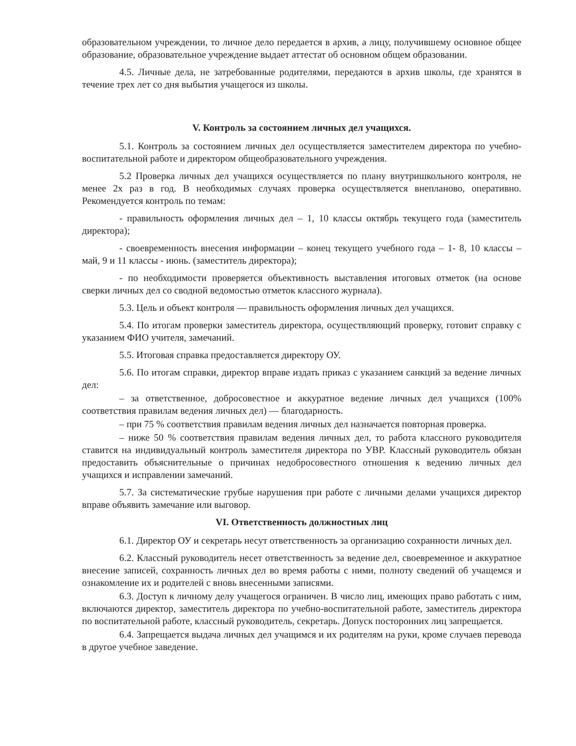образовательном учреждении, то личное дело передается в архив, а лицу, получившему основное общее образование, образовательное учреждение выдает аттестат об основном общем образовании.
4.5. Личные дела, не затребованные родителями, передаются в архив школы, где хранятся в течение трех лет со дня выбытия учащегося из школы.
V. Контроль за состоянием личных дел учащихся.
5.1. Контроль за состоянием личных дел осуществляется заместителем директора по учебно-воспитательной работе и директором общеобразовательного учреждения.
5.2 Проверка личных дел учащихся осуществляется по плану внутришкольного контроля, не менее 2х раз в год. В необходимых случаях проверка осуществляется внепланово, оперативно. Рекомендуется контроль по темам:
- правильность оформления личных дел – 1, 10 классы октябрь текущего года (заместитель директора);
- своевременность внесения информации – конец текущего учебного года – 1- 8, 10 классы – май, 9 и 11 классы - июнь. (заместитель директора);
- по необходимости проверяется объективность выставления итоговых отметок (на основе сверки личных дел со сводной ведомостью отметок классного журнала).
5.3. Цель и объект контроля — правильность оформления личных дел учащихся.
5.4. По итогам проверки заместитель директора, осуществляющий проверку, готовит справку с указанием ФИО учителя, замечаний.
5.5. Итоговая справка предоставляется директору ОУ.
5.6. По итогам справки, директор вправе издать приказ с указанием санкций за ведение личных дел:
– за ответственное, добросовестное и аккуратное ведение личных дел учащихся (100% соответствия правилам ведения личных дел) — благодарность.
– при 75 % соответствия правилам ведения личных дел назначается повторная проверка.
– ниже 50 % соответствия правилам ведения личных дел, то работа классного руководителя ставится на индивидуальный контроль заместителя директора по УВР. Классный руководитель обязан предоставить объяснительные о причинах недобросовестного отношения к ведению личных дел учащихся и исправлении замечаний.
5.7. За систематические грубые нарушения при работе с личными делами учащихся директор вправе объявить замечание или выговор.
VI. Ответственность должностных лиц
6.1. Директор ОУ и секретарь несут ответственность за организацию сохранности личных дел.
6.2. Классный руководитель несет ответственность за ведение дел, своевременное и аккуратное внесение записей, сохранность личных дел во время работы с ними, полноту сведений об учащемся и ознакомление их и родителей с вновь внесенными записями.
6.3. Доступ к личному делу учащегося ограничен. В число лиц, имеющих право работать с ним, включаются директор, заместитель директора по учебно-воспитательной работе, заместитель директора по воспитательной работе, классный руководитель, секретарь. Допуск посторонних лиц запрещается.
6.4. Запрещается выдача личных дел учащимся и их родителям на руки, кроме случаев перевода в другое учебное заведение.